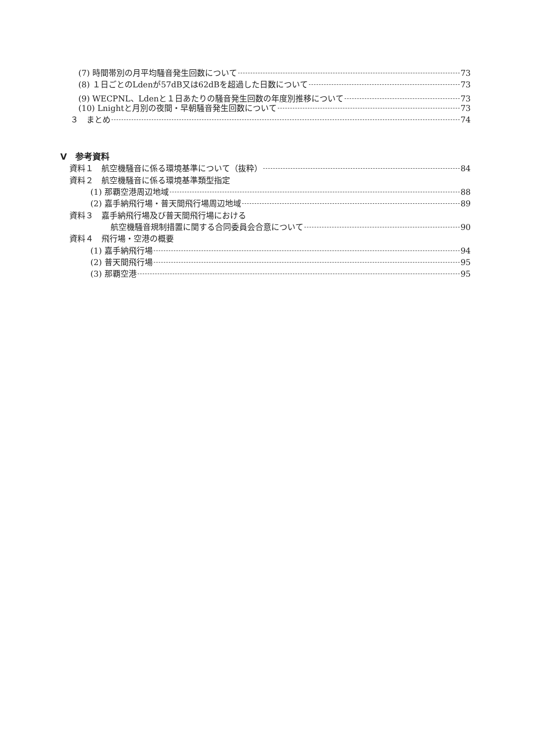(7) 時間帯別の月平均騒音発生回数について 73
(8) １日ごとのLdenが57dB又は62dBを超過した日数について 73
(9) WECPNL、Ldenと１日あたりの騒音発生回数の年度別推移について 73
(10) Lnightと月別の夜間・早朝騒音発生回数について 73
３　まとめ 74
Ⅴ　参考資料
資料１　航空機騒音に係る環境基準について（抜粋） 84
資料２　航空機騒音に係る環境基準類型指定
(1) 那覇空港周辺地域 88
(2) 嘉手納飛行場・普天間飛行場周辺地域 89
資料３　嘉手納飛行場及び普天間飛行場における
航空機騒音規制措置に関する合同委員会合意について 90
資料４　飛行場・空港の概要
(1) 嘉手納飛行場 94
(2) 普天間飛行場 95
(3) 那覇空港 95